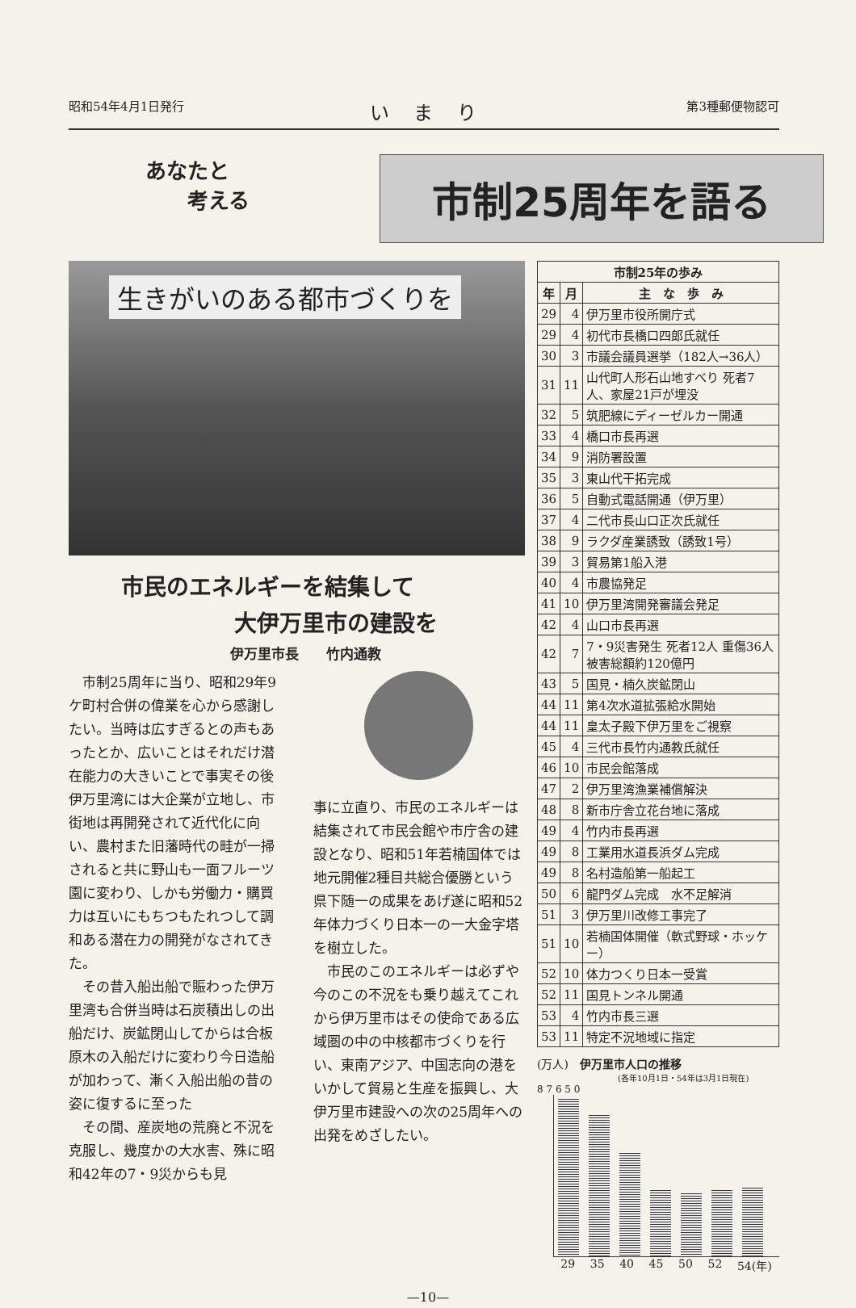昭和54年4月1日発行 いまり 第3種郵便物認可
あなたと
　　考える
市制25周年を語る
生きがいのある都市づくりを
市民のエネルギーを結集して
　　　　　大伊万里市の建設を
伊万里市長　　竹内通教
　市制25周年に当り、昭和29年9ケ町村合併の偉業を心から感謝したい。当時は広すぎるとの声もあったとか、広いことはそれだけ潜在能力の大きいことで事実その後伊万里湾には大企業が立地し、市街地は再開発されて近代化に向い、農村また旧藩時代の畦が一掃されると共に野山も一面フルーツ園に変わり、しかも労働力・購買力は互いにもちつもたれつして調和ある潜在力の開発がなされてきた。
　その昔入船出船で賑わった伊万里湾も合併当時は石炭積出しの出船だけ、炭鉱閉山してからは合板原木の入船だけに変わり今日造船が加わって、漸く入船出船の昔の姿に復するに至った
　その間、産炭地の荒廃と不況を克服し、幾度かの大水害、殊に昭和42年の7・9災からも見
事に立直り、市民のエネルギーは結集されて市民会館や市庁舎の建設となり、昭和51年若楠国体では地元開催2種目共総合優勝という県下随一の成果をあげ遂に昭和52年体力づくり日本一の一大金字塔を樹立した。
　市民のこのエネルギーは必ずや今のこの不況をも乗り越えてこれから伊万里市はその使命である広域圏の中の中核都市づくりを行い、東南アジア、中国志向の港をいかして貿易と生産を振興し、大伊万里市建設への次の25周年への出発をめざしたい。
| 市制25年の歩み | | |
| --- | --- | --- |
| 年 | 月 | 主 な 歩 み |
| 29 | 4 | 伊万里市役所開庁式 |
| 29 | 4 | 初代市長橋口四郎氏就任 |
| 30 | 3 | 市議会議員選挙（182人→36人） |
| 31 | 11 | 山代町人形石山地すべり 死者7人、家屋21戸が埋没 |
| 32 | 5 | 筑肥線にディーゼルカー開通 |
| 33 | 4 | 橋口市長再選 |
| 34 | 9 | 消防署設置 |
| 35 | 3 | 東山代干拓完成 |
| 36 | 5 | 自動式電話開通（伊万里） |
| 37 | 4 | 二代市長山口正次氏就任 |
| 38 | 9 | ラクダ産業誘致（誘致1号） |
| 39 | 3 | 貿易第1船入港 |
| 40 | 4 | 市農協発足 |
| 41 | 10 | 伊万里湾開発審議会発足 |
| 42 | 4 | 山口市長再選 |
| 42 | 7 | 7・9災害発生 死者12人 重傷36人 被害総額約120億円 |
| 43 | 5 | 国見・楠久炭鉱閉山 |
| 44 | 11 | 第4次水道拡張給水開始 |
| 44 | 11 | 皇太子殿下伊万里をご視察 |
| 45 | 4 | 三代市長竹内通教氏就任 |
| 46 | 10 | 市民会館落成 |
| 47 | 2 | 伊万里湾漁業補償解決 |
| 48 | 8 | 新市庁舎立花台地に落成 |
| 49 | 4 | 竹内市長再選 |
| 49 | 8 | 工業用水道長浜ダム完成 |
| 49 | 8 | 名村造船第一船起工 |
| 50 | 6 | 龍門ダム完成 水不足解消 |
| 51 | 3 | 伊万里川改修工事完了 |
| 51 | 10 | 若楠国体開催（軟式野球・ホッケー） |
| 52 | 10 | 体力つくり日本一受賞 |
| 52 | 11 | 国見トンネル開通 |
| 53 | 4 | 竹内市長三選 |
| 53 | 11 | 特定不況地域に指定 |
(万人)　伊万里市人口の推移
(各年10月1日・54年は3月1日現在)
8 7 6 5 0
29 35 40 45 50 52 54(年)
—10—